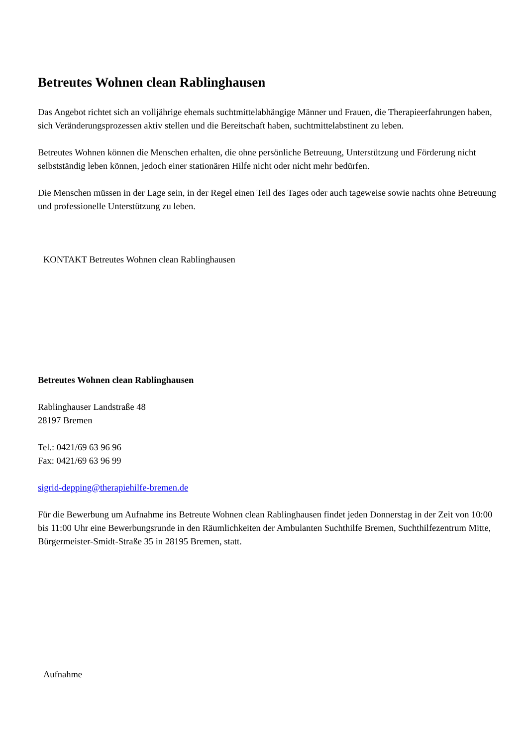Betreutes Wohnen clean Rablinghausen
Das Angebot richtet sich an volljährige ehemals suchtmittelabhängige Männer und Frauen, die Therapieerfahrungen haben, sich Veränderungsprozessen aktiv stellen und die Bereitschaft haben, suchtmittelabstinent zu leben.
Betreutes Wohnen können die Menschen erhalten, die ohne persönliche Betreuung, Unterstützung und Förderung nicht selbstständig leben können, jedoch einer stationären Hilfe nicht oder nicht mehr bedürfen.
Die Menschen müssen in der Lage sein, in der Regel einen Teil des Tages oder auch tageweise sowie nachts ohne Betreuung und professionelle Unterstützung zu leben.
KONTAKT Betreutes Wohnen clean Rablinghausen
Betreutes Wohnen clean Rablinghausen
Rablinghauser Landstraße 48
28197 Bremen
Tel.: 0421/69 63 96 96
Fax: 0421/69 63 96 99
sigrid-depping@therapiehilfe-bremen.de
Für die Bewerbung um Aufnahme ins Betreute Wohnen clean Rablinghausen findet jeden Donnerstag in der Zeit von 10:00 bis 11:00 Uhr eine Bewerbungsrunde in den Räumlichkeiten der Ambulanten Suchthilfe Bremen, Suchthilfezentrum Mitte, Bürgermeister-Smidt-Straße 35 in 28195 Bremen, statt.
Aufnahme